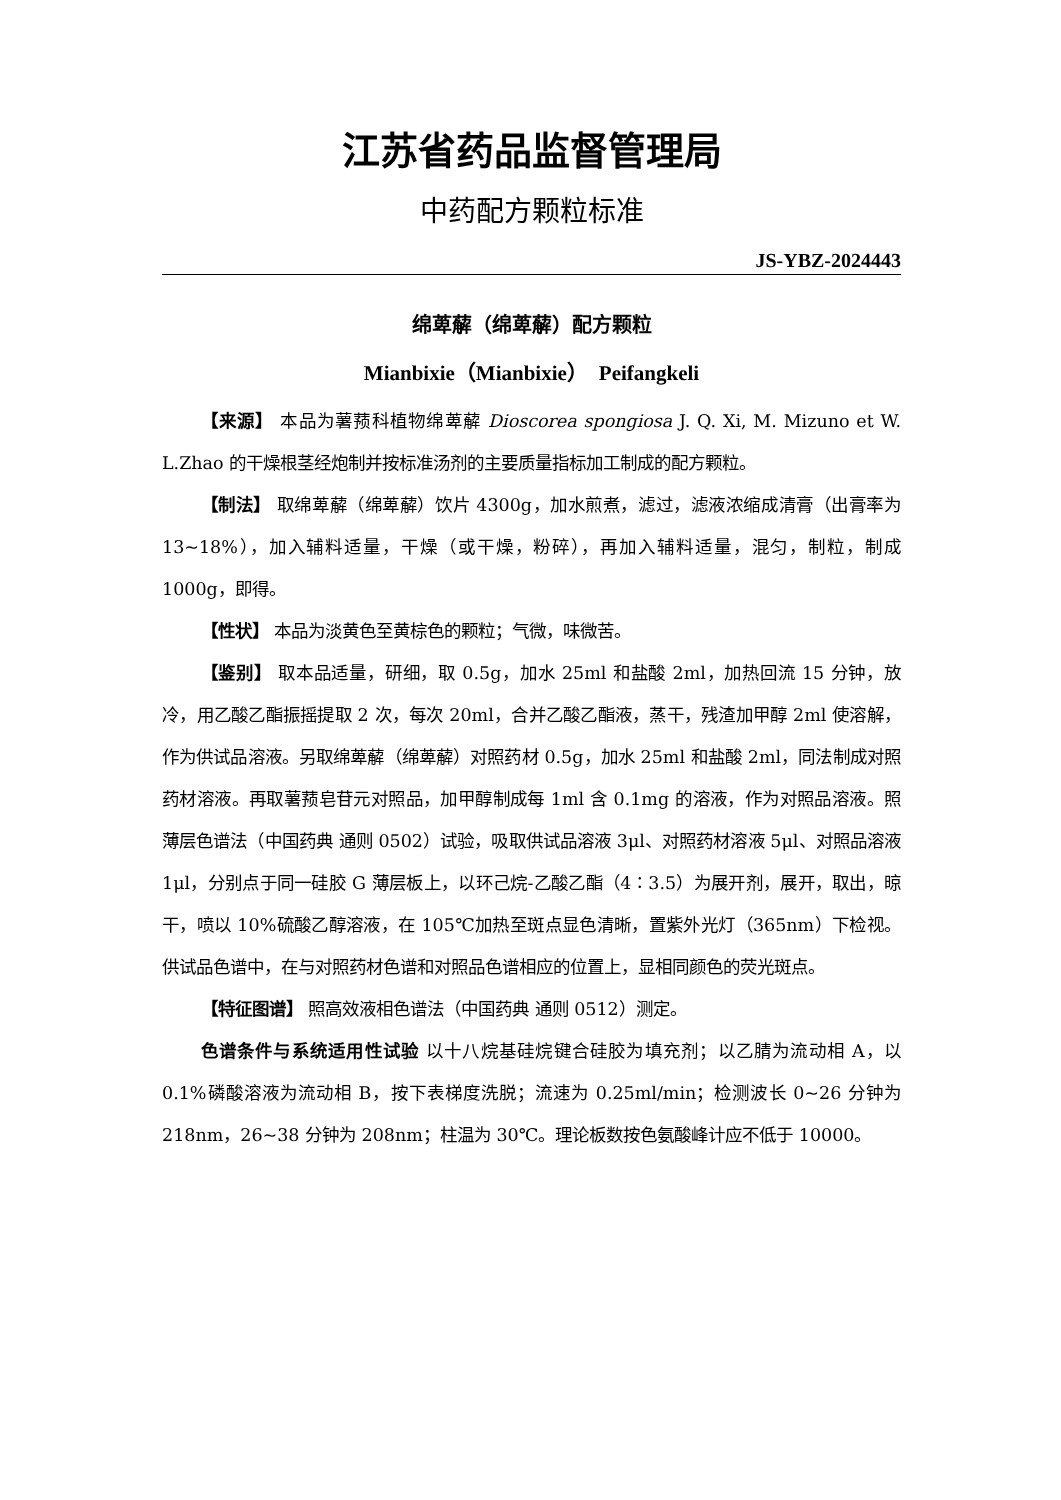江苏省药品监督管理局
中药配方颗粒标准
JS-YBZ-2024443
绵萆薢（绵萆薢）配方颗粒
Mianbixie（Mianbixie）　Peifangkeli
【来源】 本品为薯蓣科植物绵萆薢 Dioscorea spongiosa J. Q. Xi, M. Mizuno et W. L.Zhao 的干燥根茎经炮制并按标准汤剂的主要质量指标加工制成的配方颗粒。
【制法】 取绵萆薢（绵萆薢）饮片 4300g，加水煎煮，滤过，滤液浓缩成清膏（出膏率为 13~18%），加入辅料适量，干燥（或干燥，粉碎），再加入辅料适量，混匀，制粒，制成 1000g，即得。
【性状】 本品为淡黄色至黄棕色的颗粒；气微，味微苦。
【鉴别】 取本品适量，研细，取 0.5g，加水 25ml 和盐酸 2ml，加热回流 15 分钟，放冷，用乙酸乙酯振摇提取 2 次，每次 20ml，合并乙酸乙酯液，蒸干，残渣加甲醇 2ml 使溶解，作为供试品溶液。另取绵萆薢（绵萆薢）对照药材 0.5g，加水 25ml 和盐酸 2ml，同法制成对照药材溶液。再取薯蓣皂苷元对照品，加甲醇制成每 1ml 含 0.1mg 的溶液，作为对照品溶液。照薄层色谱法（中国药典 通则 0502）试验，吸取供试品溶液 3μl、对照药材溶液 5μl、对照品溶液 1μl，分别点于同一硅胶 G 薄层板上，以环己烷-乙酸乙酯（4∶3.5）为展开剂，展开，取出，晾干，喷以 10%硫酸乙醇溶液，在 105℃加热至斑点显色清晰，置紫外光灯（365nm）下检视。供试品色谱中，在与对照药材色谱和对照品色谱相应的位置上，显相同颜色的荧光斑点。
【特征图谱】 照高效液相色谱法（中国药典 通则 0512）测定。
色谱条件与系统适用性试验 以十八烷基硅烷键合硅胶为填充剂；以乙腈为流动相 A，以 0.1%磷酸溶液为流动相 B，按下表梯度洗脱；流速为 0.25ml/min；检测波长 0~26 分钟为 218nm，26~38 分钟为 208nm；柱温为 30℃。理论板数按色氨酸峰计应不低于 10000。